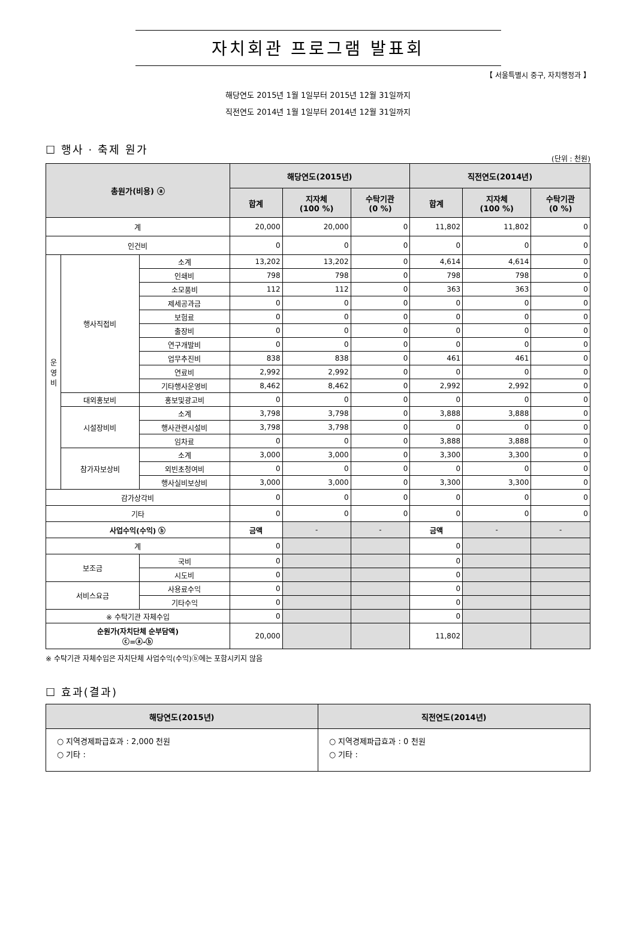자치회관 프로그램 발표회
【 서울특별시 중구, 자치행정과 】
해당연도 2015년 1월 1일부터 2015년 12월 31일까지
직전연도 2014년 1월 1일부터 2014년 12월 31일까지
☐ 행사 · 축제 원가
(단위 : 천원)
| 총원가(비용) ⓐ | | | 해당연도(2015년) | | | 직전연도(2014년) | | |
| --- | --- | --- | --- | --- | --- | --- | --- | --- |
| | | | 합계 | 지자체 (100 %) | 수탁기관 (0 %) | 합계 | 지자체 (100 %) | 수탁기관 (0 %) |
| 계 | | | 20,000 | 20,000 | 0 | 11,802 | 11,802 | 0 |
| 인건비 | | | 0 | 0 | 0 | 0 | 0 | 0 |
| 운 영 비 | 행사직접비 | 소계 | 13,202 | 13,202 | 0 | 4,614 | 4,614 | 0 |
| | | 인쇄비 | 798 | 798 | 0 | 798 | 798 | 0 |
| | | 소모품비 | 112 | 112 | 0 | 363 | 363 | 0 |
| | | 제세공과금 | 0 | 0 | 0 | 0 | 0 | 0 |
| | | 보험료 | 0 | 0 | 0 | 0 | 0 | 0 |
| | | 출장비 | 0 | 0 | 0 | 0 | 0 | 0 |
| | | 연구개발비 | 0 | 0 | 0 | 0 | 0 | 0 |
| | | 업무추진비 | 838 | 838 | 0 | 461 | 461 | 0 |
| | | 연료비 | 2,992 | 2,992 | 0 | 0 | 0 | 0 |
| | | 기타행사운영비 | 8,462 | 8,462 | 0 | 2,992 | 2,992 | 0 |
| | 대외홍보비 | 홍보및광고비 | 0 | 0 | 0 | 0 | 0 | 0 |
| | 시설장비비 | 소계 | 3,798 | 3,798 | 0 | 3,888 | 3,888 | 0 |
| | | 행사관련시설비 | 3,798 | 3,798 | 0 | 0 | 0 | 0 |
| | | 임차료 | 0 | 0 | 0 | 3,888 | 3,888 | 0 |
| | 참가자보상비 | 소계 | 3,000 | 3,000 | 0 | 3,300 | 3,300 | 0 |
| | | 외빈초청여비 | 0 | 0 | 0 | 0 | 0 | 0 |
| | | 행사실비보상비 | 3,000 | 3,000 | 0 | 3,300 | 3,300 | 0 |
| 감가상각비 | | | 0 | 0 | 0 | 0 | 0 | 0 |
| 기타 | | | 0 | 0 | 0 | 0 | 0 | 0 |
| 사업수익(수익) ⓑ | | | 금액 | - | - | 금액 | - | - |
| 계 | | | 0 | | | 0 | | |
| 보조금 | | 국비 | 0 | | | 0 | | |
| | | 시도비 | 0 | | | 0 | | |
| 서비스요금 | | 사용료수익 | 0 | | | 0 | | |
| | | 기타수익 | 0 | | | 0 | | |
| ※ 수탁기관 자체수입 | | | 0 | | | 0 | | |
| 순원가(자치단체 순부담액) ⓒ=ⓐ-ⓑ | | | 20,000 | | | 11,802 | | |
※ 수탁기관 자체수입은 자치단체 사업수익(수익)ⓑ에는 포함시키지 않음
☐ 효과(결과)
| 해당연도(2015년) | 직전연도(2014년) |
| --- | --- |
| ○ 지역경제파급효과 : 2,000 천원 ○ 기타 : | ○ 지역경제파급효과 : 0 천원 ○ 기타 : |